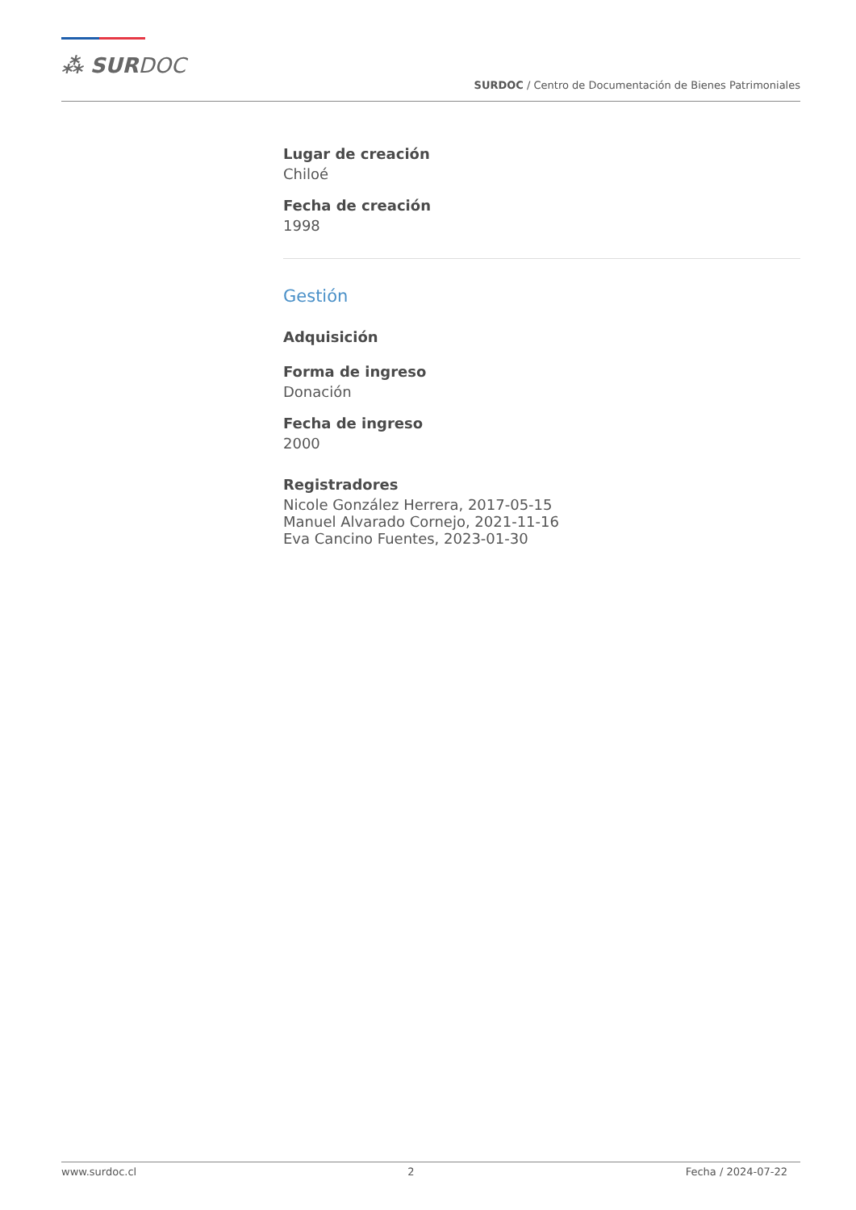⁂ SURDOC
SURDOC / Centro de Documentación de Bienes Patrimoniales
Lugar de creación
Chiloé
Fecha de creación
1998
Gestión
Adquisición
Forma de ingreso
Donación
Fecha de ingreso
2000
Registradores
Nicole González Herrera, 2017-05-15
Manuel Alvarado Cornejo, 2021-11-16
Eva Cancino Fuentes, 2023-01-30
www.surdoc.cl 2 Fecha / 2024-07-22